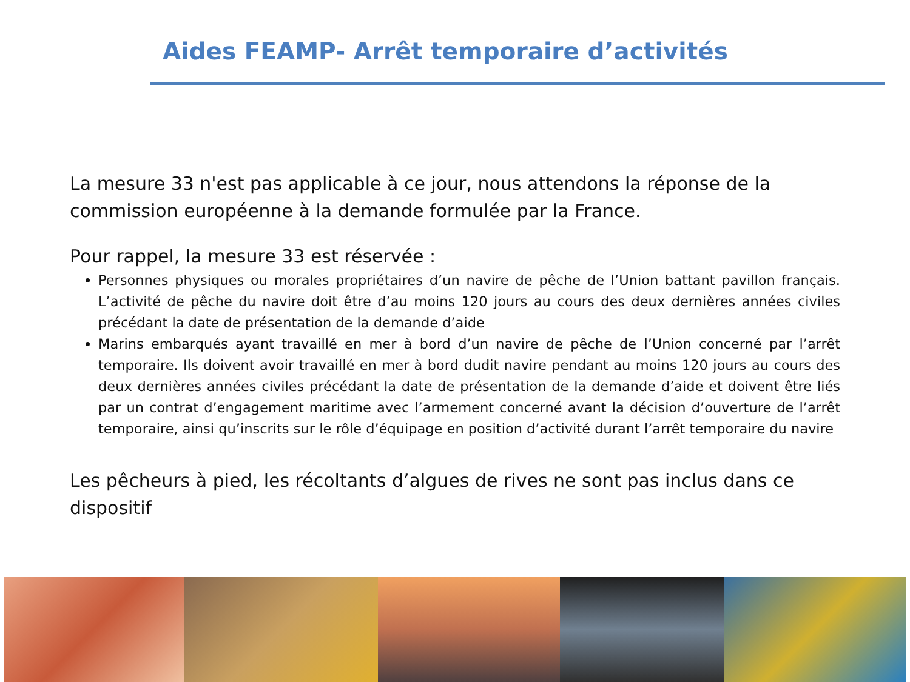Aides FEAMP- Arrêt temporaire d’activités
La mesure 33 n'est pas applicable à ce jour, nous attendons la réponse de la commission européenne à la demande formulée par la France.
Pour rappel, la mesure 33 est réservée :
Personnes physiques ou morales propriétaires d’un navire de pêche de l’Union battant pavillon français. L’activité de pêche du navire doit être d’au moins 120 jours au cours des deux dernières années civiles précédant la date de présentation de la demande d’aide
Marins embarqués ayant travaillé en mer à bord d’un navire de pêche de l’Union concerné par l’arrêt temporaire. Ils doivent avoir travaillé en mer à bord dudit navire pendant au moins 120 jours au cours des deux dernières années civiles précédant la date de présentation de la demande d’aide et doivent être liés par un contrat d’engagement maritime avec l’armement concerné avant la décision d’ouverture de l’arrêt temporaire, ainsi qu’inscrits sur le rôle d’équipage en position d’activité durant l’arrêt temporaire du navire
Les pêcheurs à pied, les récoltants d’algues de rives ne sont pas inclus dans ce dispositif